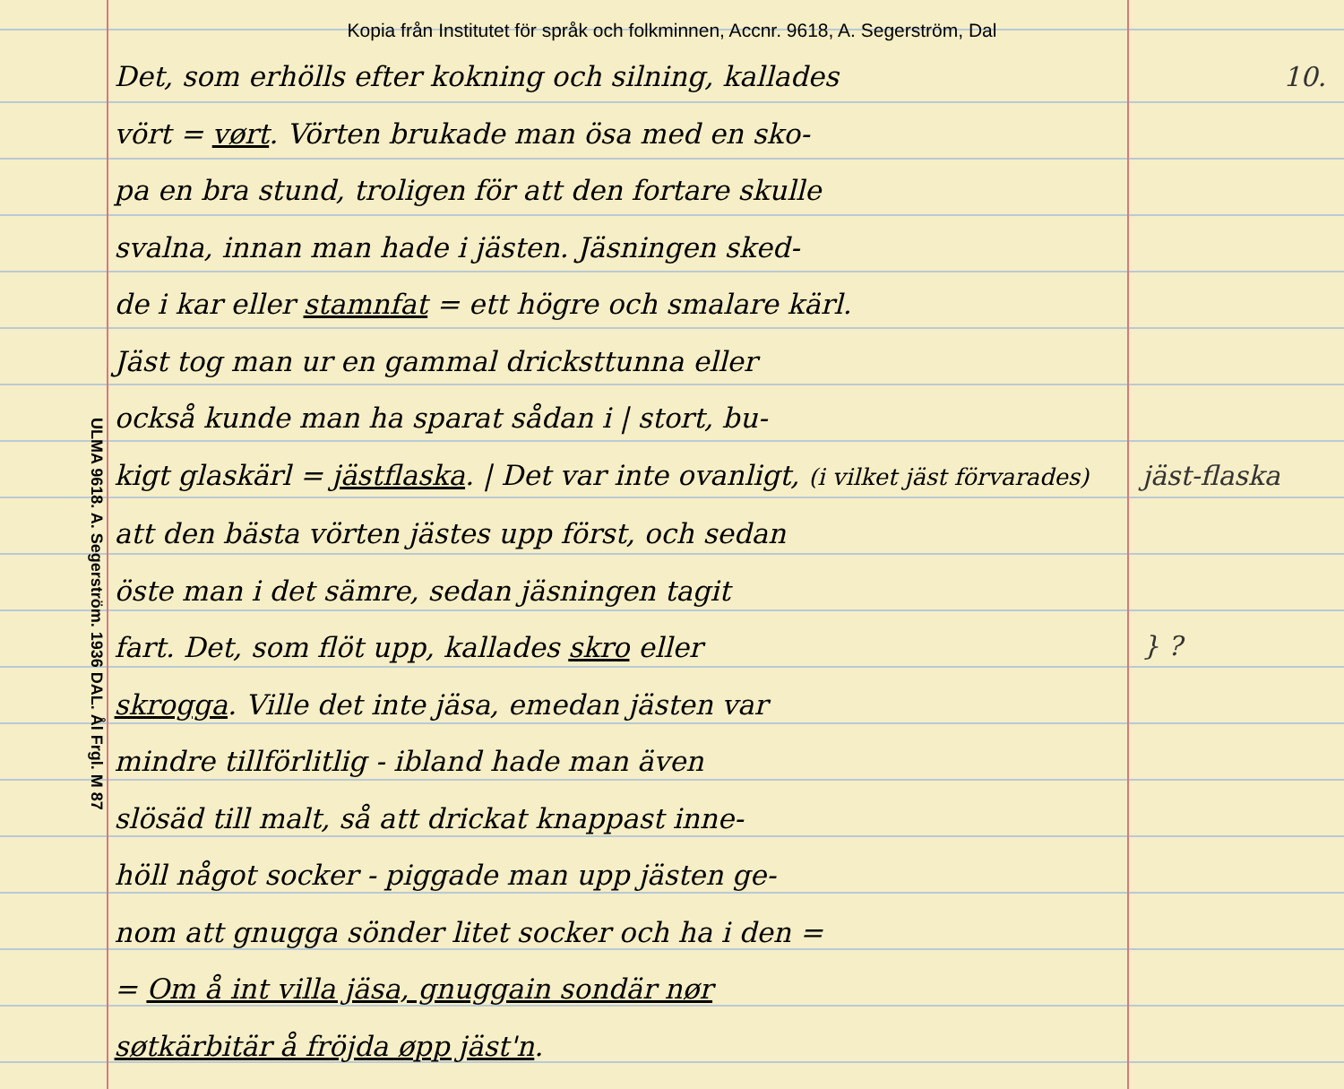Kopia från Institutet för språk och folkminnen, Accnr. 9618, A. Segerström, Dal
ULMA 9618. A. Segerström. 1936 DAL. Ål Frgl. M 87
Det, som erhölls efter kokning och silning, kallades
vört = vørt. Vörten brukade man ösa med en sko-
pa en bra stund, troligen för att den fortare skulle
svalna, innan man hade i jästen. Jäsningen sked-
de i kar eller stamnfat = ett högre och smalare kärl.
Jäst tog man ur en gammal dricksttunna eller
också kunde man ha sparat sådan i | stort, bu-
kigt glaskärl = jästflaska. | Det var inte ovanligt, (i vilket jäst förvarades)
att den bästa vörten jästes upp först, och sedan
öste man i det sämre, sedan jäsningen tagit
fart. Det, som flöt upp, kallades skro eller
skrogga. Ville det inte jäsa, emedan jästen var
mindre tillförlitlig - ibland hade man även
slösäd till malt, så att drickat knappast inne-
höll något socker - piggade man upp jästen ge-
nom att gnugga sönder litet socker och ha i den =
= Om å int villa jäsa, gnuggain sondär nør
søtkärbitär å fröjda øpp jäst'n.
10.
jäst-flaska
} ?